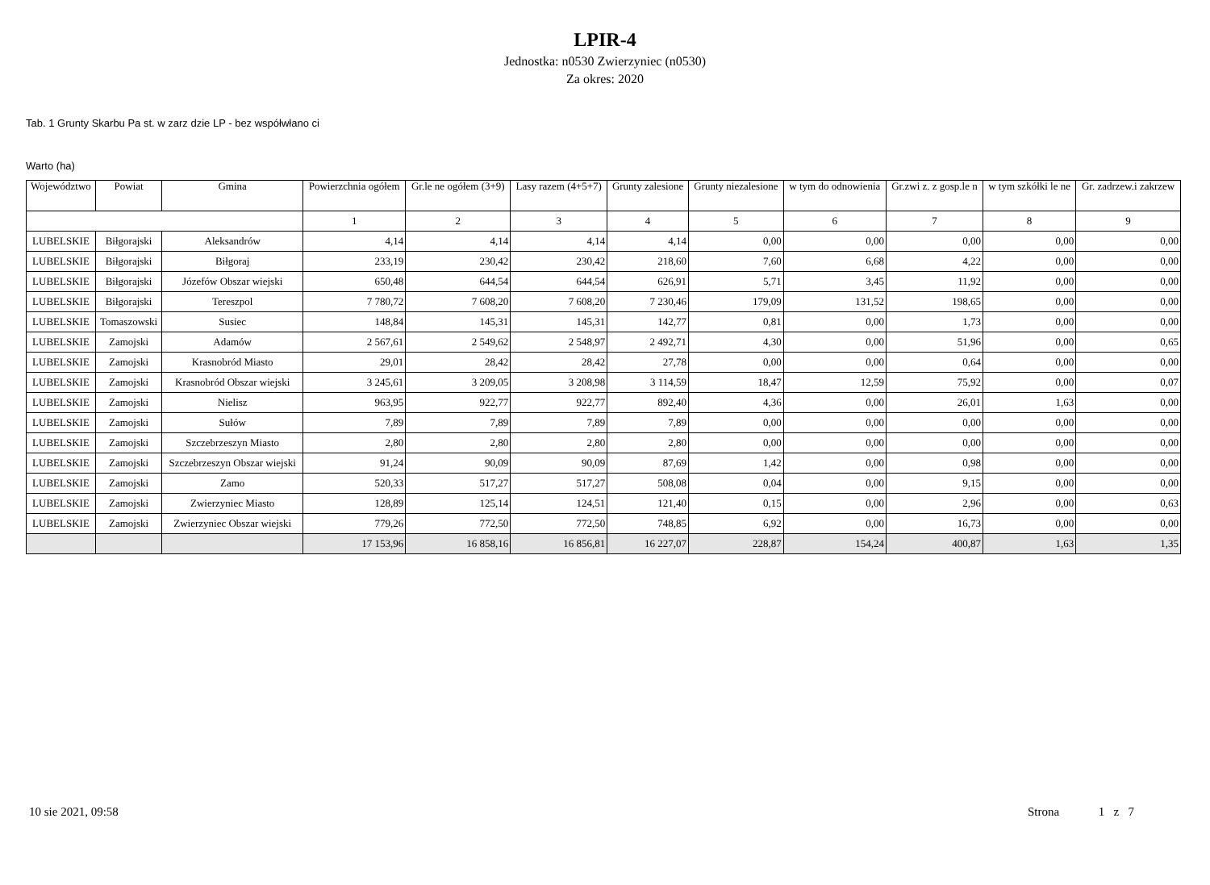LPIR-4
Jednostka: n0530 Zwierzyniec (n0530)
Za okres: 2020
Tab. 1 Grunty Skarbu Pa st. w zarz dzie LP - bez współwłano ci
Warto (ha)
| Województwo | Powiat | Gmina | Powierzchnia ogółem | Gr.le ne ogółem (3+9) | Lasy razem (4+5+7) | Grunty zalesione | Grunty niezalesione | w tym do odnowienia | Gr.zwi z. z gosp.le n | w tym szkółki le ne | Gr. zadrzew.i zakrzew |
| --- | --- | --- | --- | --- | --- | --- | --- | --- | --- | --- | --- |
| | | | 1 | 2 | 3 | 4 | 5 | 6 | 7 | 8 | 9 |
| LUBELSKIE | Biłgorajski | Aleksandrów | 4,14 | 4,14 | 4,14 | 4,14 | 0,00 | 0,00 | 0,00 | 0,00 | 0,00 |
| LUBELSKIE | Biłgorajski | Biłgoraj | 233,19 | 230,42 | 230,42 | 218,60 | 7,60 | 6,68 | 4,22 | 0,00 | 0,00 |
| LUBELSKIE | Biłgorajski | Józefów Obszar wiejski | 650,48 | 644,54 | 644,54 | 626,91 | 5,71 | 3,45 | 11,92 | 0,00 | 0,00 |
| LUBELSKIE | Biłgorajski | Tereszpol | 7 780,72 | 7 608,20 | 7 608,20 | 7 230,46 | 179,09 | 131,52 | 198,65 | 0,00 | 0,00 |
| LUBELSKIE | Tomaszowski | Susiec | 148,84 | 145,31 | 145,31 | 142,77 | 0,81 | 0,00 | 1,73 | 0,00 | 0,00 |
| LUBELSKIE | Zamojski | Adamów | 2 567,61 | 2 549,62 | 2 548,97 | 2 492,71 | 4,30 | 0,00 | 51,96 | 0,00 | 0,65 |
| LUBELSKIE | Zamojski | Krasnobród Miasto | 29,01 | 28,42 | 28,42 | 27,78 | 0,00 | 0,00 | 0,64 | 0,00 | 0,00 |
| LUBELSKIE | Zamojski | Krasnobród Obszar wiejski | 3 245,61 | 3 209,05 | 3 208,98 | 3 114,59 | 18,47 | 12,59 | 75,92 | 0,00 | 0,07 |
| LUBELSKIE | Zamojski | Nielisz | 963,95 | 922,77 | 922,77 | 892,40 | 4,36 | 0,00 | 26,01 | 1,63 | 0,00 |
| LUBELSKIE | Zamojski | Sułów | 7,89 | 7,89 | 7,89 | 7,89 | 0,00 | 0,00 | 0,00 | 0,00 | 0,00 |
| LUBELSKIE | Zamojski | Szczebrzeszyn Miasto | 2,80 | 2,80 | 2,80 | 2,80 | 0,00 | 0,00 | 0,00 | 0,00 | 0,00 |
| LUBELSKIE | Zamojski | Szczebrzeszyn Obszar wiejski | 91,24 | 90,09 | 90,09 | 87,69 | 1,42 | 0,00 | 0,98 | 0,00 | 0,00 |
| LUBELSKIE | Zamojski | Zamo | 520,33 | 517,27 | 517,27 | 508,08 | 0,04 | 0,00 | 9,15 | 0,00 | 0,00 |
| LUBELSKIE | Zamojski | Zwierzyniec Miasto | 128,89 | 125,14 | 124,51 | 121,40 | 0,15 | 0,00 | 2,96 | 0,00 | 0,63 |
| LUBELSKIE | Zamojski | Zwierzyniec Obszar wiejski | 779,26 | 772,50 | 772,50 | 748,85 | 6,92 | 0,00 | 16,73 | 0,00 | 0,00 |
| | | | 17 153,96 | 16 858,16 | 16 856,81 | 16 227,07 | 228,87 | 154,24 | 400,87 | 1,63 | 1,35 |
10 sie 2021, 09:58 Strona 1 z 7